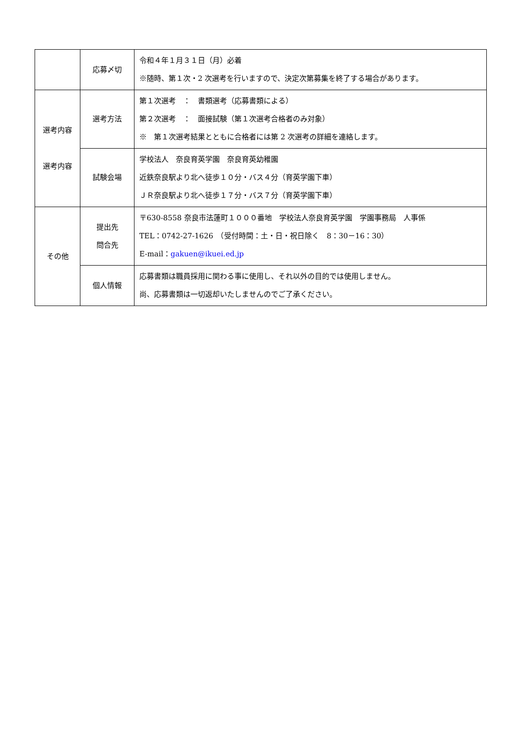| | 応募〆切 | 令和４年１月３１日（月）必着 ※随時、第１次・2 次選考を行いますので、決定次第募集を終了する場合があります。 |
| 選考内容 選考内容 | 選考方法 | 第１次選考 ： 書類選考（応募書類による） 第２次選考 ： 面接試験（第１次選考合格者のみ対象） ※ 第１次選考結果とともに合格者には第 2 次選考の詳細を連絡します。 |
| | 試験会場 | 学校法人 奈良育英学園 奈良育英幼稚園 近鉄奈良駅より北へ徒歩１０分・バス４分（育英学園下車） ＪＲ奈良駅より北へ徒歩１７分・バス７分（育英学園下車） |
| その他 | 提出先 問合先 | 〒630-8558 奈良市法蓮町１０００番地 学校法人奈良育英学園 学園事務局 人事係 TEL：0742-27-1626 （受付時間：土・日・祝日除く 8：30－16：30） E-mail： gakuen@ikuei.ed.jp |
| | 個人情報 | 応募書類は職員採用に関わる事に使用し、それ以外の目的では使用しません。 尚、応募書類は一切返却いたしませんのでご了承ください。 |